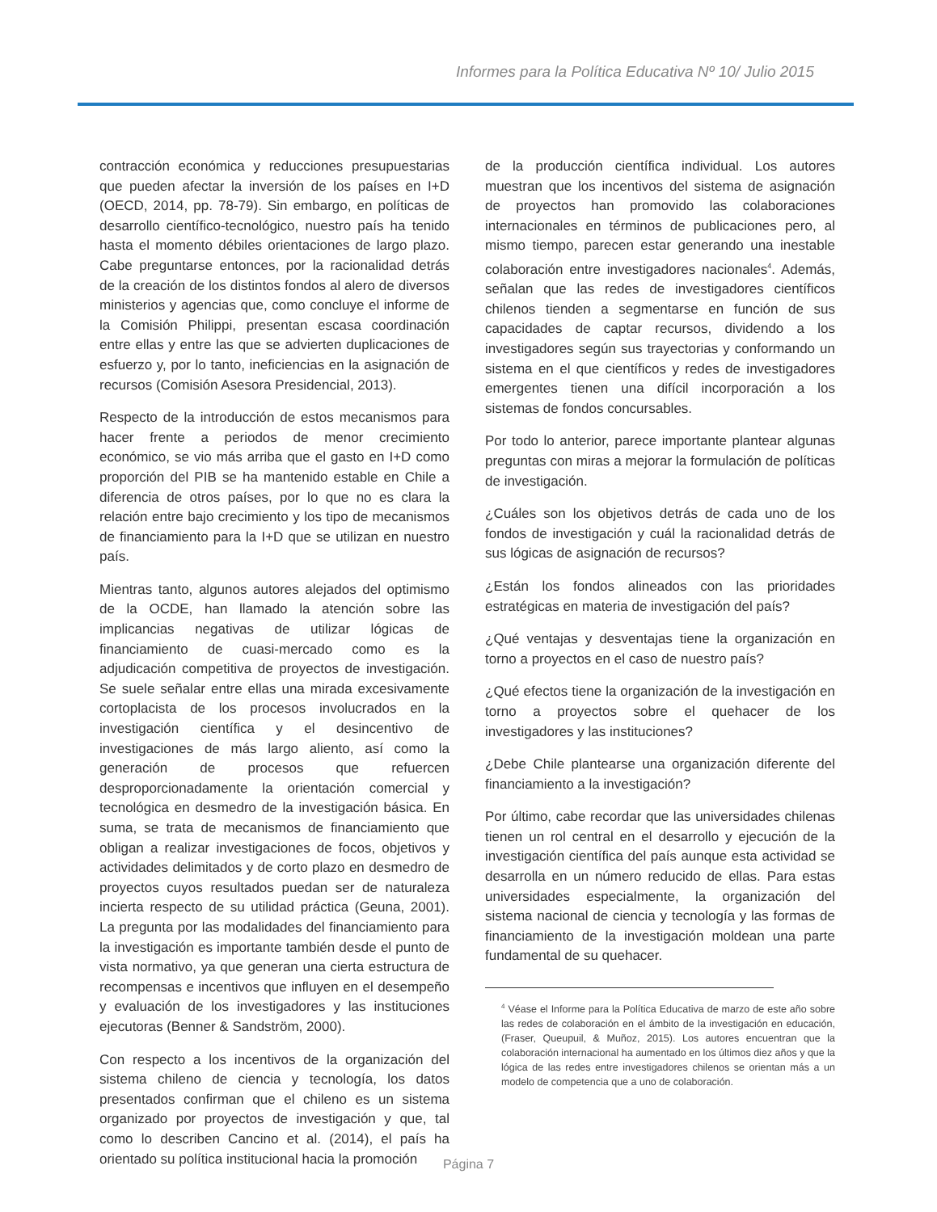Informes para la Política Educativa Nº 10/ Julio 2015
contracción económica y reducciones presupuestarias que pueden afectar la inversión de los países en I+D (OECD, 2014, pp. 78-79). Sin embargo, en políticas de desarrollo científico-tecnológico, nuestro país ha tenido hasta el momento débiles orientaciones de largo plazo. Cabe preguntarse entonces, por la racionalidad detrás de la creación de los distintos fondos al alero de diversos ministerios y agencias que, como concluye el informe de la Comisión Philippi, presentan escasa coordinación entre ellas y entre las que se advierten duplicaciones de esfuerzo y, por lo tanto, ineficiencias en la asignación de recursos (Comisión Asesora Presidencial, 2013).
Respecto de la introducción de estos mecanismos para hacer frente a periodos de menor crecimiento económico, se vio más arriba que el gasto en I+D como proporción del PIB se ha mantenido estable en Chile a diferencia de otros países, por lo que no es clara la relación entre bajo crecimiento y los tipo de mecanismos de financiamiento para la I+D que se utilizan en nuestro país.
Mientras tanto, algunos autores alejados del optimismo de la OCDE, han llamado la atención sobre las implicancias negativas de utilizar lógicas de financiamiento de cuasi-mercado como es la adjudicación competitiva de proyectos de investigación. Se suele señalar entre ellas una mirada excesivamente cortoplacista de los procesos involucrados en la investigación científica y el desincentivo de investigaciones de más largo aliento, así como la generación de procesos que refuercen desproporcionadamente la orientación comercial y tecnológica en desmedro de la investigación básica. En suma, se trata de mecanismos de financiamiento que obligan a realizar investigaciones de focos, objetivos y actividades delimitados y de corto plazo en desmedro de proyectos cuyos resultados puedan ser de naturaleza incierta respecto de su utilidad práctica (Geuna, 2001). La pregunta por las modalidades del financiamiento para la investigación es importante también desde el punto de vista normativo, ya que generan una cierta estructura de recompensas e incentivos que influyen en el desempeño y evaluación de los investigadores y las instituciones ejecutoras (Benner & Sandström, 2000).
Con respecto a los incentivos de la organización del sistema chileno de ciencia y tecnología, los datos presentados confirman que el chileno es un sistema organizado por proyectos de investigación y que, tal como lo describen Cancino et al. (2014), el país ha orientado su política institucional hacia la promoción
de la producción científica individual. Los autores muestran que los incentivos del sistema de asignación de proyectos han promovido las colaboraciones internacionales en términos de publicaciones pero, al mismo tiempo, parecen estar generando una inestable colaboración entre investigadores nacionales<sup>4</sup>. Además, señalan que las redes de investigadores científicos chilenos tienden a segmentarse en función de sus capacidades de captar recursos, dividendo a los investigadores según sus trayectorias y conformando un sistema en el que científicos y redes de investigadores emergentes tienen una difícil incorporación a los sistemas de fondos concursables.
Por todo lo anterior, parece importante plantear algunas preguntas con miras a mejorar la formulación de políticas de investigación.
¿Cuáles son los objetivos detrás de cada uno de los fondos de investigación y cuál la racionalidad detrás de sus lógicas de asignación de recursos?
¿Están los fondos alineados con las prioridades estratégicas en materia de investigación del país?
¿Qué ventajas y desventajas tiene la organización en torno a proyectos en el caso de nuestro país?
¿Qué efectos tiene la organización de la investigación en torno a proyectos sobre el quehacer de los investigadores y las instituciones?
¿Debe Chile plantearse una organización diferente del financiamiento a la investigación?
Por último, cabe recordar que las universidades chilenas tienen un rol central en el desarrollo y ejecución de la investigación científica del país aunque esta actividad se desarrolla en un número reducido de ellas. Para estas universidades especialmente, la organización del sistema nacional de ciencia y tecnología y las formas de financiamiento de la investigación moldean una parte fundamental de su quehacer.
<sup>4</sup> Véase el Informe para la Política Educativa de marzo de este año sobre las redes de colaboración en el ámbito de la investigación en educación, (Fraser, Queupuil, & Muñoz, 2015). Los autores encuentran que la colaboración internacional ha aumentado en los últimos diez años y que la lógica de las redes entre investigadores chilenos se orientan más a un modelo de competencia que a uno de colaboración.
Página 7